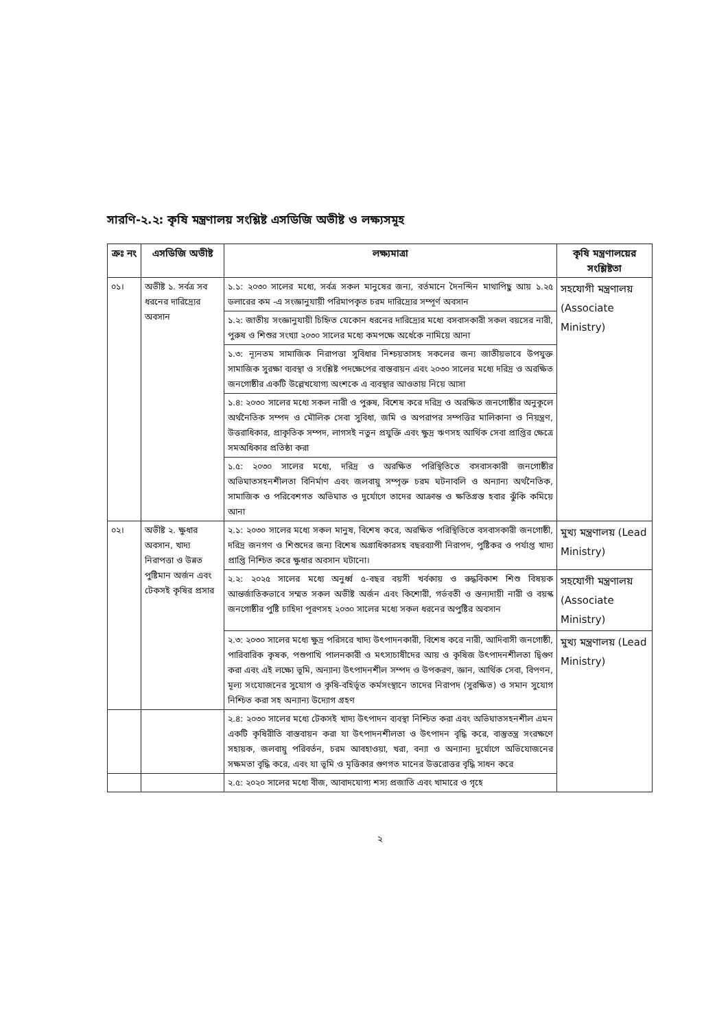সারণি-২.২: কৃষি মন্ত্রণালয় সংশ্লিষ্ট এসডিজি অভীষ্ট ও লক্ষ্যসমূহ
| ক্রঃ নং | এসডিজি অভীষ্ট | লক্ষ্যমাত্রা | কৃষি মন্ত্রণালয়ের সংশ্লিষ্টতা |
| --- | --- | --- | --- |
| ০১। | অভীষ্ট ১. সর্বত্র সব ধরনের দারিদ্র্যের অবসান | ১.১: ২০৩০ সালের মধ্যে, সর্বত্র সকল মানুষের জন্য, বর্তমানে দৈনন্দিন মাথাপিছু আয় ১.২৫ ডলারের কম -এ সংজ্ঞানুযায়ী পরিমাপকৃত চরম দারিদ্র্যের সম্পূর্ণ অবসান | সহযোগী মন্ত্রণালয় (Associate Ministry) |
| | | ১.২: জাতীয় সংজ্ঞানুযায়ী চিহ্নিত যেকোন ধরনের দারিদ্র্যের মধ্যে বসবাসকারী সকল বয়সের নারী, পুরুষ ও শিশুর সংখ্যা ২০৩০ সালের মধ্যে কমপক্ষে অর্ধেকে নামিয়ে আনা | |
| | | ১.৩: ন্যূনতম সামাজিক নিরাপত্তা সুবিধার নিশ্চয়তাসহ সকলের জন্য জাতীয়ভাবে উপযুক্ত সামাজিক সুরক্ষা ব্যবস্থা ও সংশ্লিষ্ট পদক্ষেপের বাস্তবায়ন এবং ২০৩০ সালের মধ্যে দরিদ্র ও অরক্ষিত জনগোষ্ঠীর একটি উল্লেখযোগ্য অংশকে এ ব্যবস্থার আওতায় নিয়ে আসা | |
| | | ১.৪: ২০৩০ সালের মধ্যে সকল নারী ও পুরুষ, বিশেষ করে দরিদ্র ও অরক্ষিত জনগোষ্ঠীর অনুকূলে অর্থনৈতিক সম্পদ ও মৌলিক সেবা সুবিধা, জমি ও অপরাপর সম্পত্তির মালিকানা ও নিয়ন্ত্রণ, উত্তরাধিকার, প্রাকৃতিক সম্পদ, লাগসই নতুন প্রযুক্তি এবং ক্ষুদ্র ঋণসহ আর্থিক সেবা প্রাপ্তির ক্ষেত্রে সমঅধিকার প্রতিষ্ঠা করা | |
| | | ১.৫: ২০৩০ সালের মধ্যে, দরিদ্র ও অরক্ষিত পরিস্থিতিতে বসবাসকারী জনগোষ্ঠীর অভিঘাতসহনশীলতা বিনির্মাণ এবং জলবায়ু সম্পৃক্ত চরম ঘটনাবলি ও অন্যান্য অর্থনৈতিক, সামাজিক ও পরিবেশগত অভিঘাত ও দুর্যোগে তাদের আক্রান্ত ও ক্ষতিগ্রস্ত হবার ঝুঁকি কমিয়ে আনা | |
| ০২। | অভীষ্ট ২. ক্ষুধার অবসান, খাদ্য নিরাপত্তা ও উন্নত পুষ্টিমান অর্জন এবং টেকসই কৃষির প্রসার | ২.১: ২০৩০ সালের মধ্যে সকল মানুষ, বিশেষ করে, অরক্ষিত পরিস্থিতিতে বসবাসকারী জনগোষ্ঠী, দরিদ্র জনগণ ও শিশুদের জন্য বিশেষ অগ্রাধিকারসহ বছরব্যাপী নিরাপদ, পুষ্টিকর ও পর্যাপ্ত খাদ্য প্রাপ্তি নিশ্চিত করে ক্ষুধার অবসান ঘটানো। | মুখ্য মন্ত্রণালয় (Lead Ministry) |
| | | ২.২: ২০২৫ সালের মধ্যে অনুর্ধ্ব ৫-বছর বয়সী খর্বকায় ও রুদ্ধবিকাশ শিশু বিষয়ক আন্তর্জাতিকভাবে সম্মত সকল অভীষ্ট অর্জন এবং কিশোরী, গর্ভবতী ও স্তন্যদায়ী নারী ও বয়স্ক জনগোষ্ঠীর পুষ্টি চাহিদা পূরণসহ ২০৩০ সালের মধ্যে সকল ধরনের অপুষ্টির অবসান | সহযোগী মন্ত্রণালয় (Associate Ministry) |
| | | ২.৩: ২০৩০ সালের মধ্যে ক্ষুদ্র পরিসরে খাদ্য উৎপাদনকারী, বিশেষ করে নারী, আদিবাসী জনগোষ্ঠী, পারিবারিক কৃষক, পশুপাখি পালনকারী ও মৎস্যচাষীদের আয় ও কৃষিজ উৎপাদনশীলতা দ্বিগুণ করা এবং এই লক্ষ্যে ভূমি, অন্যান্য উৎপাদনশীল সম্পদ ও উপকরণ, জ্ঞান, আর্থিক সেবা, বিপণন, মূল্য সংযোজনের সুযোগ ও কৃষি-বহির্ভূত কর্মসংস্থানে তাদের নিরাপদ (সুরক্ষিত) ও সমান সুযোগ নিশ্চিত করা সহ অন্যান্য উদ্যোগ গ্রহণ | মুখ্য মন্ত্রণালয় (Lead Ministry) |
| | | ২.৪: ২০৩০ সালের মধ্যে টেকসই খাদ্য উৎপাদন ব্যবস্থা নিশ্চিত করা এবং অভিঘাতসহনশীল এমন একটি কৃষিরীতি বাস্তবায়ন করা যা উৎপাদনশীলতা ও উৎপাদন বৃদ্ধি করে, বাস্তুতন্ত্র সংরক্ষণে সহায়ক, জলবায়ু পরিবর্তন, চরম আবহাওয়া, খরা, বন্যা ও অন্যান্য দুর্যোগে অভিযোজনের সক্ষমতা বৃদ্ধি করে, এবং যা ভূমি ও মৃত্তিকার গুণগত মানের উত্তরোত্তর বৃদ্ধি সাধন করে | |
| | | ২.৫: ২০২০ সালের মধ্যে বীজ, আবাদযোগ্য শস্য প্রজাতি এবং খামারে ও গৃহে | |
২